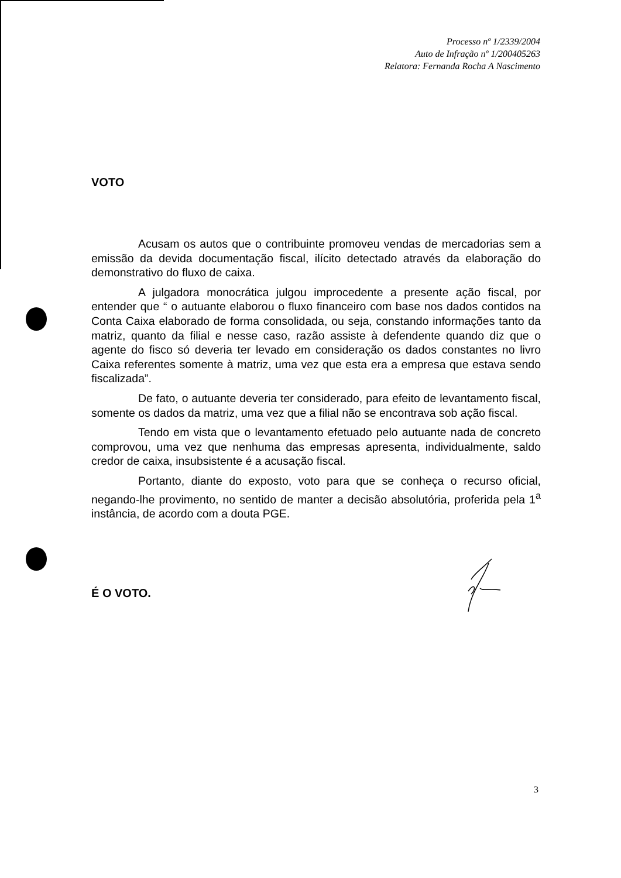Processo nº 1/2339/2004
Auto de Infração nº 1/200405263
Relatora: Fernanda Rocha A Nascimento
VOTO
Acusam os autos que o contribuinte promoveu vendas de mercadorias sem a emissão da devida documentação fiscal, ilícito detectado através da elaboração do demonstrativo do fluxo de caixa.
A julgadora monocrática julgou improcedente a presente ação fiscal, por entender que “ o autuante elaborou o fluxo financeiro com base nos dados contidos na Conta Caixa elaborado de forma consolidada, ou seja, constando informações tanto da matriz, quanto da filial e nesse caso, razão assiste à defendente quando diz que o agente do fisco só deveria ter levado em consideração os dados constantes no livro Caixa referentes somente à matriz, uma vez que esta era a empresa que estava sendo fiscalizada”.
De fato, o autuante deveria ter considerado, para efeito de levantamento fiscal, somente os dados da matriz, uma vez que a filial não se encontrava sob ação fiscal.
Tendo em vista que o levantamento efetuado pelo autuante nada de concreto comprovou, uma vez que nenhuma das empresas apresenta, individualmente, saldo credor de caixa, insubsistente é a acusação fiscal.
Portanto, diante do exposto, voto para que se conheça o recurso oficial, negando-lhe provimento, no sentido de manter a decisão absolutória, proferida pela 1<sup>a</sup> instância, de acordo com a douta PGE.
É O VOTO.
3